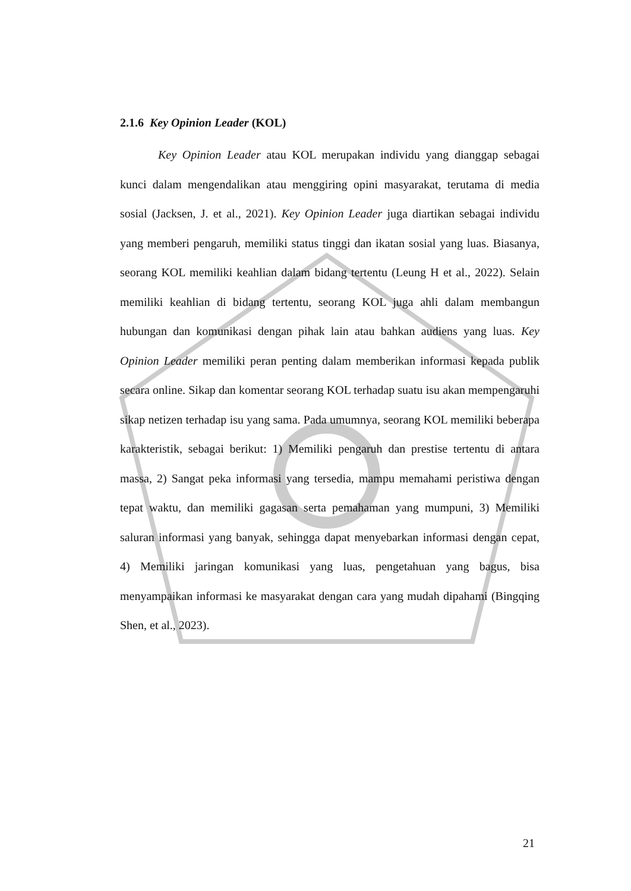2.1.6 Key Opinion Leader (KOL)
Key Opinion Leader atau KOL merupakan individu yang dianggap sebagai kunci dalam mengendalikan atau menggiring opini masyarakat, terutama di media sosial (Jacksen, J. et al., 2021). Key Opinion Leader juga diartikan sebagai individu yang memberi pengaruh, memiliki status tinggi dan ikatan sosial yang luas. Biasanya, seorang KOL memiliki keahlian dalam bidang tertentu (Leung H et al., 2022). Selain memiliki keahlian di bidang tertentu, seorang KOL juga ahli dalam membangun hubungan dan komunikasi dengan pihak lain atau bahkan audiens yang luas. Key Opinion Leader memiliki peran penting dalam memberikan informasi kepada publik secara online. Sikap dan komentar seorang KOL terhadap suatu isu akan mempengaruhi sikap netizen terhadap isu yang sama. Pada umumnya, seorang KOL memiliki beberapa karakteristik, sebagai berikut: 1) Memiliki pengaruh dan prestise tertentu di antara massa, 2) Sangat peka informasi yang tersedia, mampu memahami peristiwa dengan tepat waktu, dan memiliki gagasan serta pemahaman yang mumpuni, 3) Memiliki saluran informasi yang banyak, sehingga dapat menyebarkan informasi dengan cepat, 4) Memiliki jaringan komunikasi yang luas, pengetahuan yang bagus, bisa menyampaikan informasi ke masyarakat dengan cara yang mudah dipahami (Bingqing Shen, et al., 2023).
21